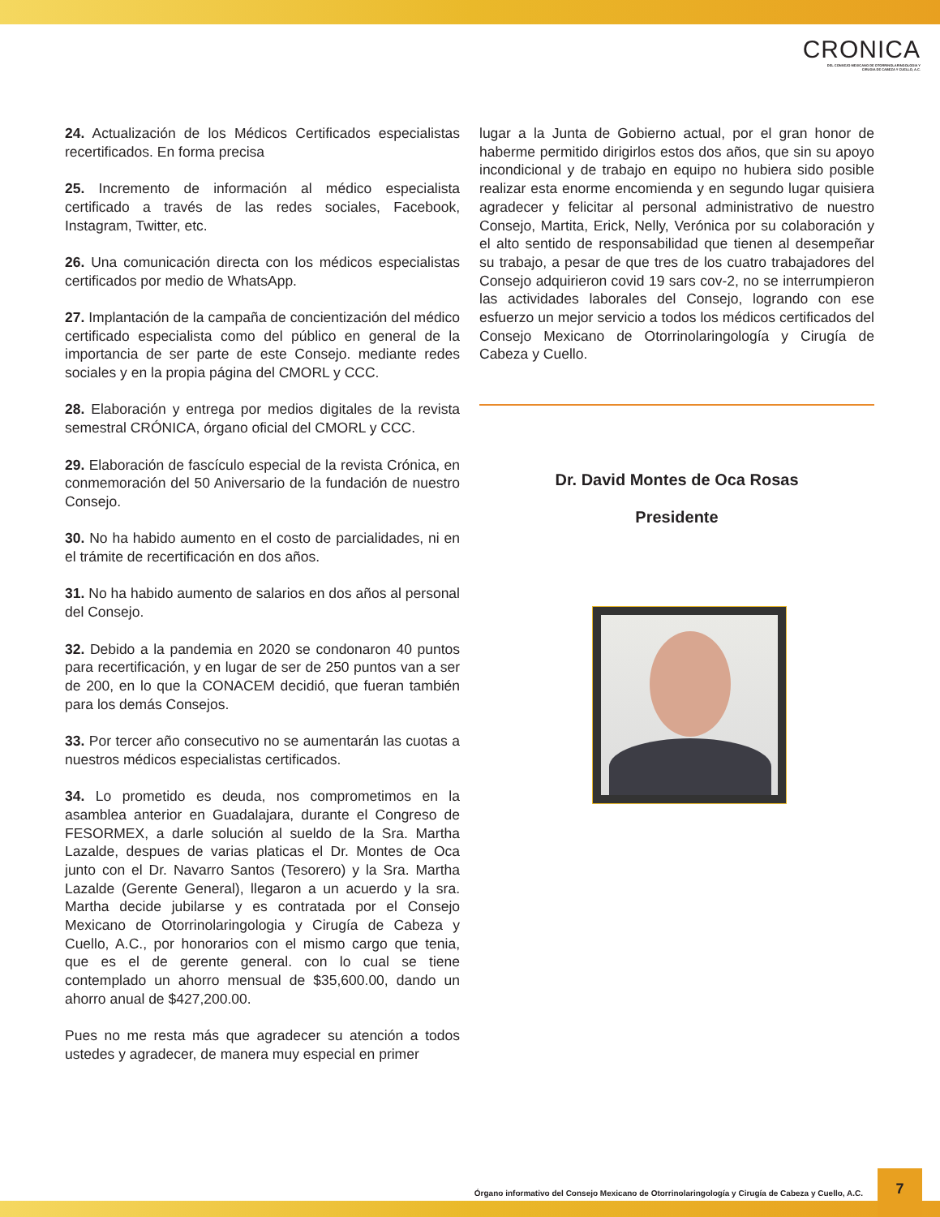CRONICA
DEL CONSEJO MEXICANO DE OTORRINOLARINGOLOGIA Y
CIRUGIA DE CABEZA Y CUELLO, A.C.
24. Actualización de los Médicos Certificados especialistas recertificados. En forma precisa
25. Incremento de información al médico especialista certificado a través de las redes sociales, Facebook, Instagram, Twitter, etc.
26. Una comunicación directa con los médicos especialistas certificados por medio de WhatsApp.
27. Implantación de la campaña de concientización del médico certificado especialista como del público en general de la importancia de ser parte de este Consejo. mediante redes sociales y en la propia página del CMORL y CCC.
28. Elaboración y entrega por medios digitales de la revista semestral CRÓNICA, órgano oficial del CMORL y CCC.
29. Elaboración de fascículo especial de la revista Crónica, en conmemoración del 50 Aniversario de la fundación de nuestro Consejo.
30. No ha habido aumento en el costo de parcialidades, ni en el trámite de recertificación en dos años.
31. No ha habido aumento de salarios en dos años al personal del Consejo.
32. Debido a la pandemia en 2020 se condonaron 40 puntos para recertificación, y en lugar de ser de 250 puntos van a ser de 200, en lo que la CONACEM decidió, que fueran también para los demás Consejos.
33. Por tercer año consecutivo no se aumentarán las cuotas a nuestros médicos especialistas certificados.
34. Lo prometido es deuda, nos comprometimos en la asamblea anterior en Guadalajara, durante el Congreso de FESORMEX, a darle solución al sueldo de la Sra. Martha Lazalde, despues de varias platicas el Dr. Montes de Oca junto con el Dr. Navarro Santos (Tesorero) y la Sra. Martha Lazalde (Gerente General), llegaron a un acuerdo y la sra. Martha decide jubilarse y es contratada por el Consejo Mexicano de Otorrinolaringologia y Cirugía de Cabeza y Cuello, A.C., por honorarios con el mismo cargo que tenia, que es el de gerente general. con lo cual se tiene contemplado un ahorro mensual de $35,600.00, dando un ahorro anual de $427,200.00.
Pues no me resta más que agradecer su atención a todos ustedes y agradecer, de manera muy especial en primer
lugar a la Junta de Gobierno actual, por el gran honor de haberme permitido dirigirlos estos dos años, que sin su apoyo incondicional y de trabajo en equipo no hubiera sido posible realizar esta enorme encomienda y en segundo lugar quisiera agradecer y felicitar al personal administrativo de nuestro Consejo, Martita, Erick, Nelly, Verónica por su colaboración y el alto sentido de responsabilidad que tienen al desempeñar su trabajo, a pesar de que tres de los cuatro trabajadores del Consejo adquirieron covid 19 sars cov-2, no se interrumpieron las actividades laborales del Consejo, logrando con ese esfuerzo un mejor servicio a todos los médicos certificados del Consejo Mexicano de Otorrinolaringología y Cirugía de Cabeza y Cuello.
Dr. David Montes de Oca Rosas
Presidente
Órgano informativo del Consejo Mexicano de Otorrinolaringología y Cirugía de Cabeza y Cuello, A.C.
7